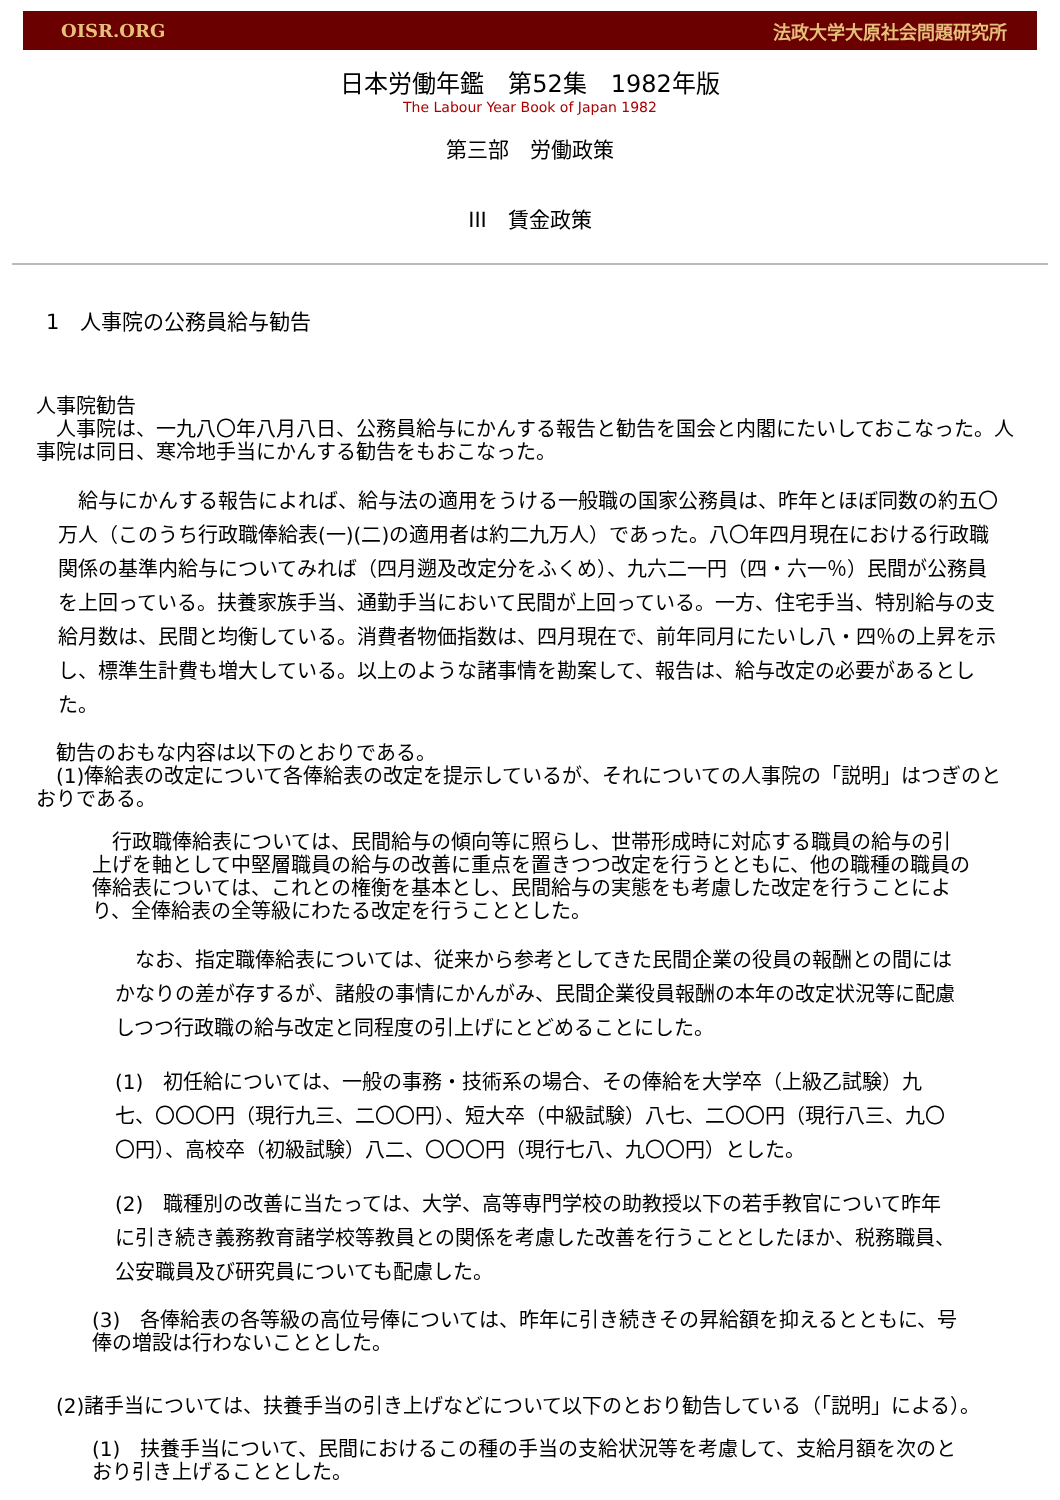OISR.ORG 法政大学大原社会問題研究所
日本労働年鑑　第52集　1982年版
The Labour Year Book of Japan 1982
第三部　労働政策
III　賃金政策
1　人事院の公務員給与勧告
人事院勧告
　人事院は、一九八〇年八月八日、公務員給与にかんする報告と勧告を国会と内閣にたいしておこなった。人事院は同日、寒冷地手当にかんする勧告をもおこなった。
　給与にかんする報告によれば、給与法の適用をうける一般職の国家公務員は、昨年とほぼ同数の約五〇万人（このうち行政職俸給表(一)(二)の適用者は約二九万人）であった。八〇年四月現在における行政職関係の基準内給与についてみれば（四月遡及改定分をふくめ）、九六二一円（四・六一％）民間が公務員を上回っている。扶養家族手当、通勤手当において民間が上回っている。一方、住宅手当、特別給与の支給月数は、民間と均衡している。消費者物価指数は、四月現在で、前年同月にたいし八・四％の上昇を示し、標準生計費も増大している。以上のような諸事情を勘案して、報告は、給与改定の必要があるとした。
　勧告のおもな内容は以下のとおりである。
　(1)俸給表の改定について各俸給表の改定を提示しているが、それについての人事院の「説明」はつぎのとおりである。
　行政職俸給表については、民間給与の傾向等に照らし、世帯形成時に対応する職員の給与の引上げを軸として中堅層職員の給与の改善に重点を置きつつ改定を行うとともに、他の職種の職員の俸給表については、これとの権衡を基本とし、民間給与の実態をも考慮した改定を行うことにより、全俸給表の全等級にわたる改定を行うこととした。
　なお、指定職俸給表については、従来から参考としてきた民間企業の役員の報酬との間にはかなりの差が存するが、諸般の事情にかんがみ、民間企業役員報酬の本年の改定状況等に配慮しつつ行政職の給与改定と同程度の引上げにとどめることにした。
(1)　初任給については、一般の事務・技術系の場合、その俸給を大学卒（上級乙試験）九七、〇〇〇円（現行九三、二〇〇円）、短大卒（中級試験）八七、二〇〇円（現行八三、九〇〇円）、高校卒（初級試験）八二、〇〇〇円（現行七八、九〇〇円）とした。
(2)　職種別の改善に当たっては、大学、高等専門学校の助教授以下の若手教官について昨年に引き続き義務教育諸学校等教員との関係を考慮した改善を行うこととしたほか、税務職員、公安職員及び研究員についても配慮した。
(3)　各俸給表の各等級の高位号俸については、昨年に引き続きその昇給額を抑えるとともに、号俸の増設は行わないこととした。
　(2)諸手当については、扶養手当の引き上げなどについて以下のとおり勧告している（「説明」による）。
(1)　扶養手当について、民間におけるこの種の手当の支給状況等を考慮して、支給月額を次のとおり引き上げることとした。